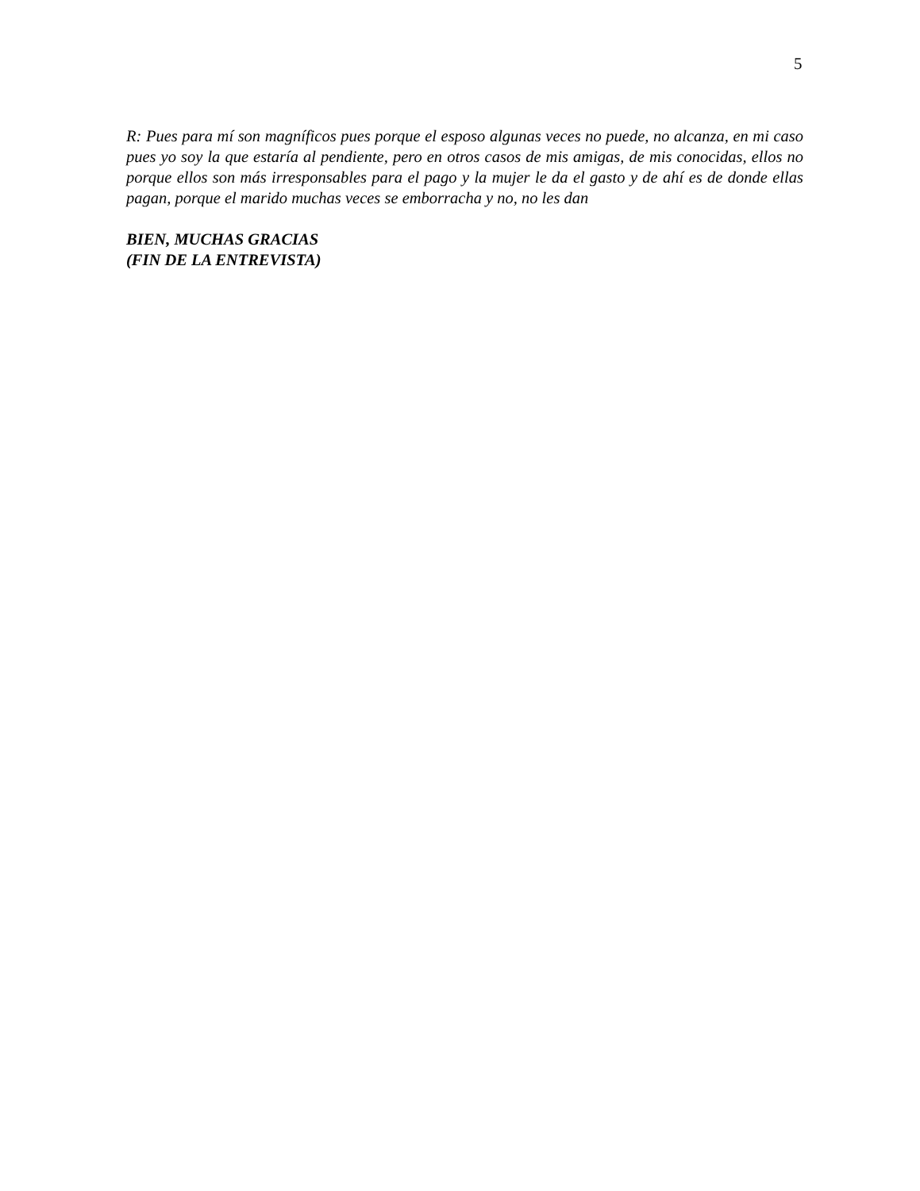5
R: Pues para mí son magníficos pues porque el esposo algunas veces no puede, no alcanza, en mi caso pues yo soy la que estaría al pendiente, pero en otros casos de mis amigas, de mis conocidas, ellos no porque ellos son más irresponsables para el pago y la mujer le da el gasto y de ahí es de donde ellas pagan, porque el marido muchas veces se emborracha y no, no les dan
BIEN, MUCHAS GRACIAS
(FIN DE LA ENTREVISTA)